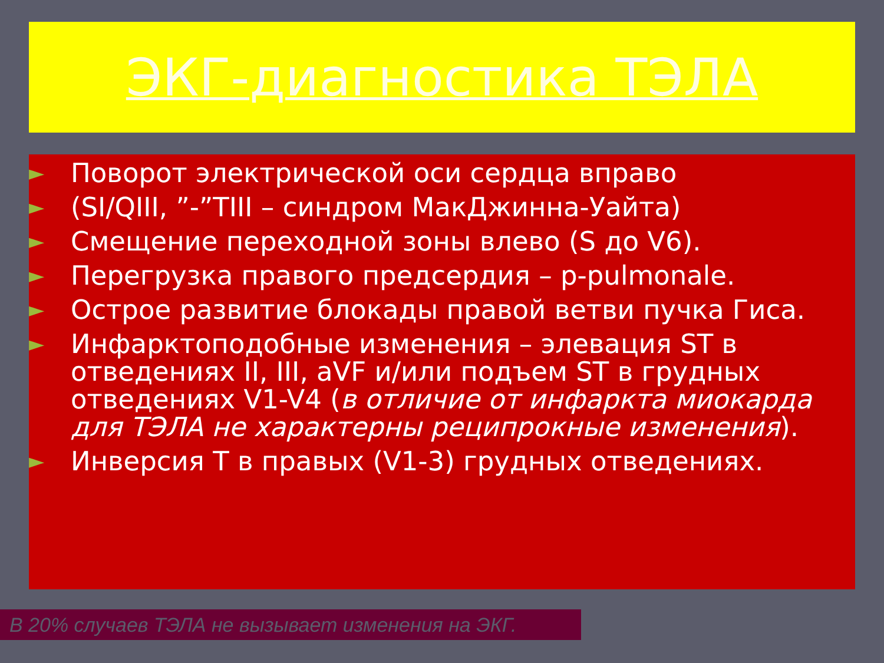ЭКГ-диагностика ТЭЛА
► Поворот электрической оси сердца вправо
► (SI/QIII, ”-”TIII – синдром МакДжинна-Уайта)
► Смещение переходной зоны влево (S до V6).
► Перегрузка правого предсердия – p-pulmonale.
► Острое развитие блокады правой ветви пучка Гиса.
► Инфарктоподобные изменения – элевация ST в отведениях II, III, aVF и/или подъем ST в грудных отведениях V1-V4 (в отличие от инфаркта миокарда для ТЭЛА не характерны реципрокные изменения).
► Инверсия T в правых (V1-3) грудных отведениях.
В 20% случаев ТЭЛА не вызывает изменения на ЭКГ.